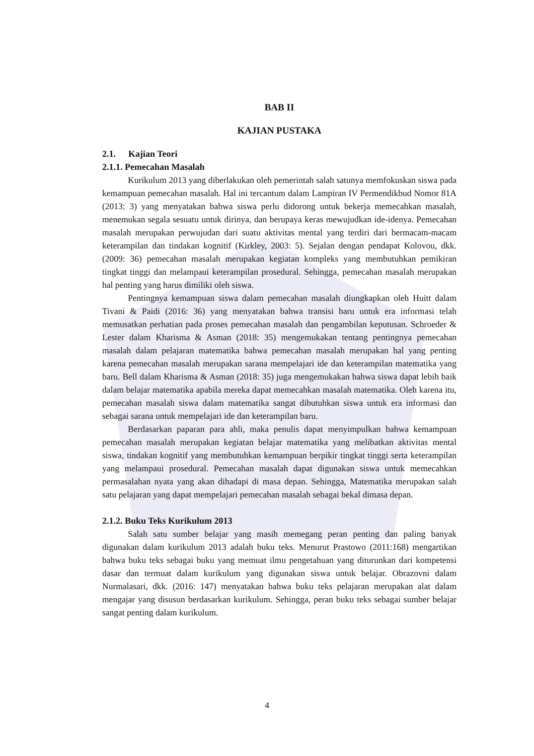BAB II
KAJIAN PUSTAKA
2.1. Kajian Teori
2.1.1. Pemecahan Masalah
Kurikulum 2013 yang diberlakukan oleh pemerintah salah satunya memfokuskan siswa pada kemampuan pemecahan masalah. Hal ini tercantum dalam Lampiran IV Permendikbud Nomor 81A (2013: 3) yang menyatakan bahwa siswa perlu didorong untuk bekerja memecahkan masalah, menemukan segala sesuatu untuk dirinya, dan berupaya keras mewujudkan ide-idenya. Pemecahan masalah merupakan perwujudan dari suatu aktivitas mental yang terdiri dari bermacam-macam keterampilan dan tindakan kognitif (Kirkley, 2003: 5). Sejalan dengan pendapat Kolovou, dkk. (2009: 36) pemecahan masalah merupakan kegiatan kompleks yang membutuhkan pemikiran tingkat tinggi dan melampaui keterampilan prosedural. Sehingga, pemecahan masalah merupakan hal penting yang harus dimiliki oleh siswa.
Pentingnya kemampuan siswa dalam pemecahan masalah diungkapkan oleh Huitt dalam Tivani & Paidi (2016: 36) yang menyatakan bahwa transisi baru untuk era informasi telah memusatkan perhatian pada proses pemecahan masalah dan pengambilan keputusan. Schroeder & Lester dalam Kharisma & Asman (2018: 35) mengemukakan tentang pentingnya pemecahan masalah dalam pelajaran matematika bahwa pemecahan masalah merupakan hal yang penting karena pemecahan masalah merupakan sarana mempelajari ide dan keterampilan matematika yang baru. Bell dalam Kharisma & Asman (2018: 35) juga mengemukakan bahwa siswa dapat lebih baik dalam belajar matematika apabila mereka dapat memecahkan masalah matematika. Oleh karena itu, pemecahan masalah siswa dalam matematika sangat dibutuhkan siswa untuk era informasi dan sebagai sarana untuk mempelajari ide dan keterampilan baru.
Berdasarkan paparan para ahli, maka penulis dapat menyimpulkan bahwa kemampuan pemecahan masalah merupakan kegiatan belajar matematika yang melibatkan aktivitas mental siswa, tindakan kognitif yang membutuhkan kemampuan berpikir tingkat tinggi serta keterampilan yang melampaui prosedural. Pemecahan masalah dapat digunakan siswa untuk memecahkan permasalahan nyata yang akan dihadapi di masa depan. Sehingga, Matematika merupakan salah satu pelajaran yang dapat mempelajari pemecahan masalah sebagai bekal dimasa depan.
2.1.2. Buku Teks Kurikulum 2013
Salah satu sumber belajar yang masih memegang peran penting dan paling banyak digunakan dalam kurikulum 2013 adalah buku teks. Menurut Prastowo (2011:168) mengartikan bahwa buku teks sebagai buku yang memuat ilmu pengetahuan yang diturunkan dari kompetensi dasar dan termuat dalam kurikulum yang digunakan siswa untuk belajar. Obrazovni dalam Nurmalasari, dkk. (2016: 147) menyatakan bahwa buku teks pelajaran merupakan alat dalam mengajar yang disusun berdasarkan kurikulum. Sehingga, peran buku teks sebagai sumber belajar sangat penting dalam kurikulum.
4